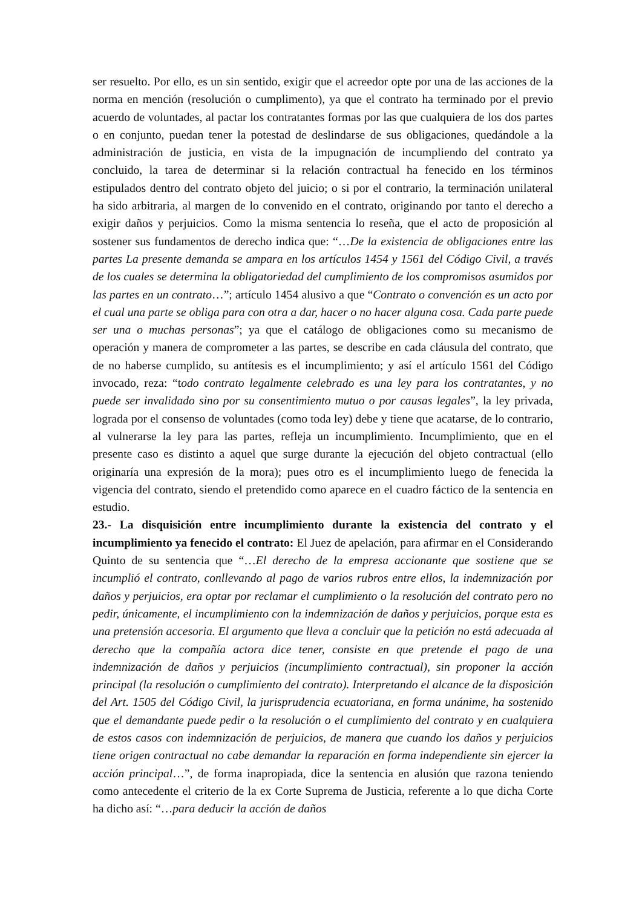ser resuelto. Por ello, es un sin sentido, exigir que el acreedor opte por una de las acciones de la norma en mención (resolución o cumplimento), ya que el contrato ha terminado por el previo acuerdo de voluntades, al pactar los contratantes formas por las que cualquiera de los dos partes o en conjunto, puedan tener la potestad de deslindarse de sus obligaciones, quedándole a la administración de justicia, en vista de la impugnación de incumpliendo del contrato ya concluido, la tarea de determinar si la relación contractual ha fenecido en los términos estipulados dentro del contrato objeto del juicio; o si por el contrario, la terminación unilateral ha sido arbitraria, al margen de lo convenido en el contrato, originando por tanto el derecho a exigir daños y perjuicios. Como la misma sentencia lo reseña, que el acto de proposición al sostener sus fundamentos de derecho indica que: “…De la existencia de obligaciones entre las partes La presente demanda se ampara en los artículos 1454 y 1561 del Código Civil, a través de los cuales se determina la obligatoriedad del cumplimiento de los compromisos asumidos por las partes en un contrato…”; artículo 1454 alusivo a que “Contrato o convención es un acto por el cual una parte se obliga para con otra a dar, hacer o no hacer alguna cosa. Cada parte puede ser una o muchas personas”; ya que el catálogo de obligaciones como su mecanismo de operación y manera de comprometer a las partes, se describe en cada cláusula del contrato, que de no haberse cumplido, su antítesis es el incumplimiento; y así el artículo 1561 del Código invocado, reza: “todo contrato legalmente celebrado es una ley para los contratantes, y no puede ser invalidado sino por su consentimiento mutuo o por causas legales”, la ley privada, lograda por el consenso de voluntades (como toda ley) debe y tiene que acatarse, de lo contrario, al vulnerarse la ley para las partes, refleja un incumplimiento. Incumplimiento, que en el presente caso es distinto a aquel que surge durante la ejecución del objeto contractual (ello originaría una expresión de la mora); pues otro es el incumplimiento luego de fenecida la vigencia del contrato, siendo el pretendido como aparece en el cuadro fáctico de la sentencia en estudio.
23.- La disquisición entre incumplimiento durante la existencia del contrato y el incumplimiento ya fenecido el contrato: El Juez de apelación, para afirmar en el Considerando Quinto de su sentencia que “…El derecho de la empresa accionante que sostiene que se incumplió el contrato, conllevando al pago de varios rubros entre ellos, la indemnización por daños y perjuicios, era optar por reclamar el cumplimiento o la resolución del contrato pero no pedir, únicamente, el incumplimiento con la indemnización de daños y perjuicios, porque esta es una pretensión accesoria. El argumento que lleva a concluir que la petición no está adecuada al derecho que la compañía actora dice tener, consiste en que pretende el pago de una indemnización de daños y perjuicios (incumplimiento contractual), sin proponer la acción principal (la resolución o cumplimiento del contrato). Interpretando el alcance de la disposición del Art. 1505 del Código Civil, la jurisprudencia ecuatoriana, en forma unánime, ha sostenido que el demandante puede pedir o la resolución o el cumplimiento del contrato y en cualquiera de estos casos con indemnización de perjuicios, de manera que cuando los daños y perjuicios tiene origen contractual no cabe demandar la reparación en forma independiente sin ejercer la acción principal…”, de forma inapropiada, dice la sentencia en alusión que razona teniendo como antecedente el criterio de la ex Corte Suprema de Justicia, referente a lo que dicha Corte ha dicho así: “…para deducir la acción de daños